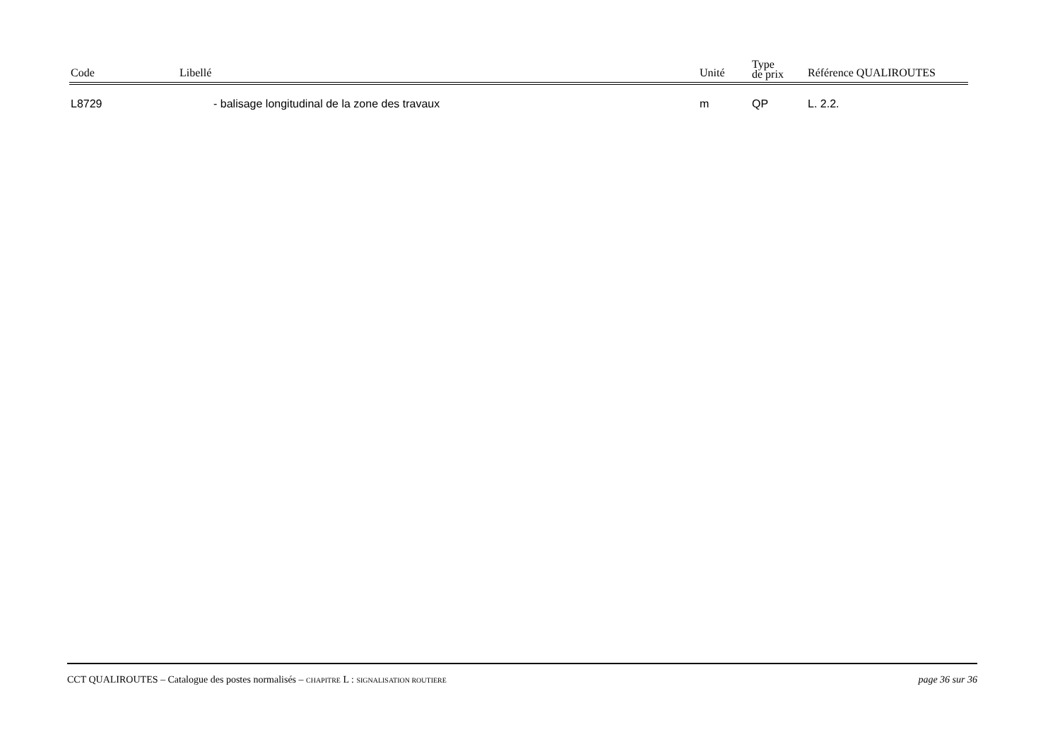| Code | Libellé | Unité | Type de prix | Référence QUALIROUTES |
| --- | --- | --- | --- | --- |
| L8729 | - balisage longitudinal de la zone des travaux | m | QP | L. 2.2. |
CCT QUALIROUTES – Catalogue des postes normalisés – CHAPITRE L : SIGNALISATION ROUTIERE page 36 sur 36